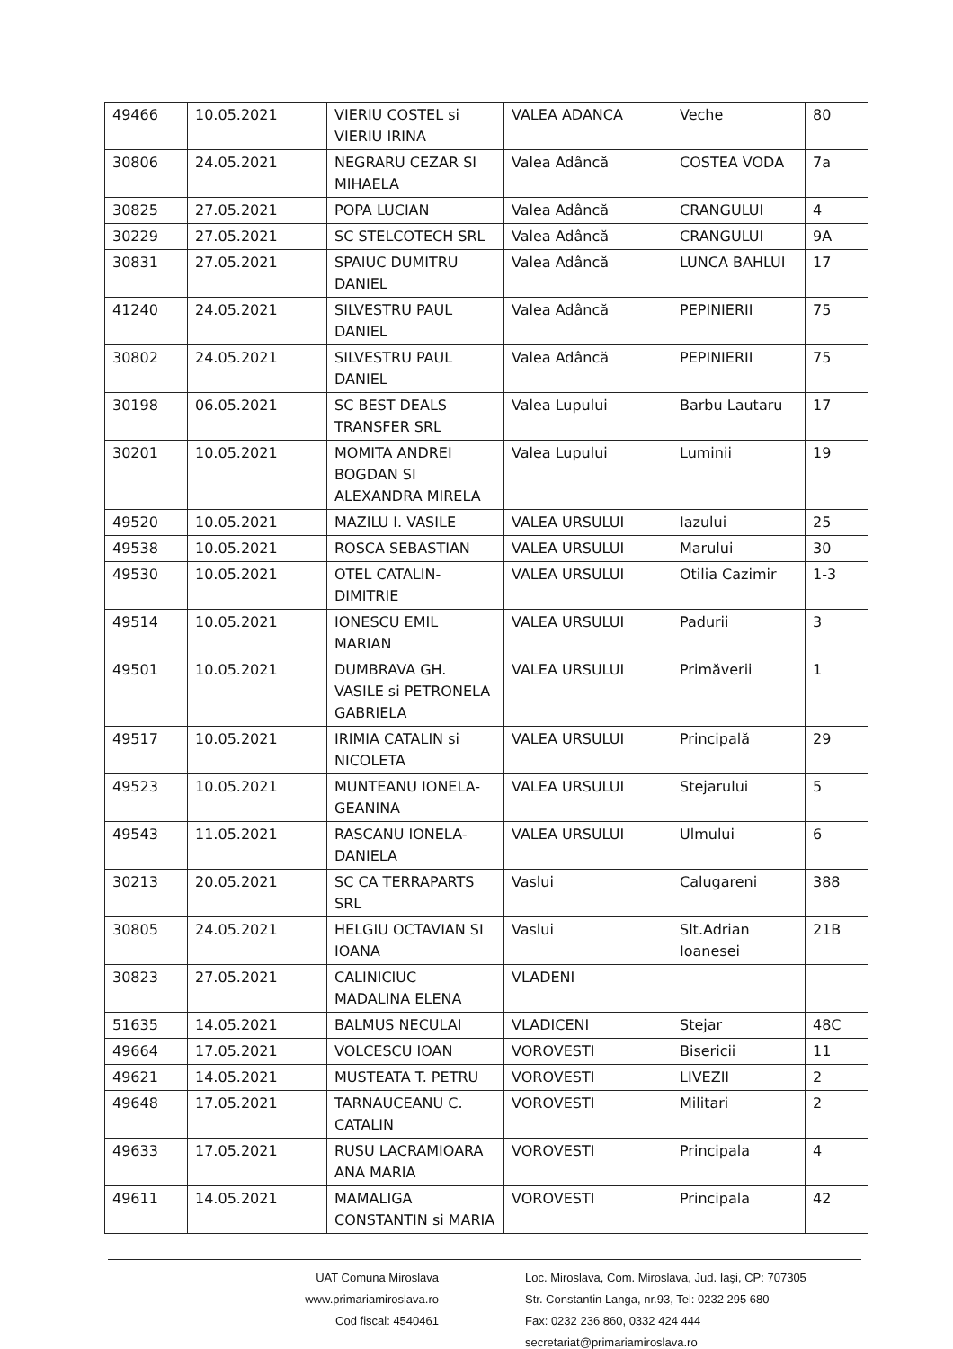| 49466 | 10.05.2021 | VIERIU COSTEL si VIERIU IRINA | VALEA ADANCA | Veche | 80 |
| 30806 | 24.05.2021 | NEGRARU CEZAR SI MIHAELA | Valea Adâncă | COSTEA VODA | 7a |
| 30825 | 27.05.2021 | POPA LUCIAN | Valea Adâncă | CRANGULUI | 4 |
| 30229 | 27.05.2021 | SC STELCOTECH SRL | Valea Adâncă | CRANGULUI | 9A |
| 30831 | 27.05.2021 | SPAIUC DUMITRU DANIEL | Valea Adâncă | LUNCA BAHLUI | 17 |
| 41240 | 24.05.2021 | SILVESTRU PAUL DANIEL | Valea Adâncă | PEPINIERII | 75 |
| 30802 | 24.05.2021 | SILVESTRU PAUL DANIEL | Valea Adâncă | PEPINIERII | 75 |
| 30198 | 06.05.2021 | SC BEST DEALS TRANSFER SRL | Valea Lupului | Barbu Lautaru | 17 |
| 30201 | 10.05.2021 | MOMITA ANDREI BOGDAN SI ALEXANDRA MIRELA | Valea Lupului | Luminii | 19 |
| 49520 | 10.05.2021 | MAZILU I. VASILE | VALEA URSULUI | Iazului | 25 |
| 49538 | 10.05.2021 | ROSCA SEBASTIAN | VALEA URSULUI | Marului | 30 |
| 49530 | 10.05.2021 | OTEL CATALIN-DIMITRIE | VALEA URSULUI | Otilia Cazimir | 1-3 |
| 49514 | 10.05.2021 | IONESCU EMIL MARIAN | VALEA URSULUI | Padurii | 3 |
| 49501 | 10.05.2021 | DUMBRAVA GH. VASILE si PETRONELA GABRIELA | VALEA URSULUI | Primăverii | 1 |
| 49517 | 10.05.2021 | IRIMIA CATALIN si NICOLETA | VALEA URSULUI | Principală | 29 |
| 49523 | 10.05.2021 | MUNTEANU IONELA-GEANINA | VALEA URSULUI | Stejarului | 5 |
| 49543 | 11.05.2021 | RASCANU IONELA-DANIELA | VALEA URSULUI | Ulmului | 6 |
| 30213 | 20.05.2021 | SC CA TERRAPARTS SRL | Vaslui | Calugareni | 388 |
| 30805 | 24.05.2021 | HELGIU OCTAVIAN SI IOANA | Vaslui | Slt.Adrian Ioanesei | 21B |
| 30823 | 27.05.2021 | CALINICIUC MADALINA ELENA | VLADENI | | |
| 51635 | 14.05.2021 | BALMUS NECULAI | VLADICENI | Stejar | 48C |
| 49664 | 17.05.2021 | VOLCESCU IOAN | VOROVESTI | Bisericii | 11 |
| 49621 | 14.05.2021 | MUSTEATA T. PETRU | VOROVESTI | LIVEZII | 2 |
| 49648 | 17.05.2021 | TARNAUCEANU C. CATALIN | VOROVESTI | Militari | 2 |
| 49633 | 17.05.2021 | RUSU LACRAMIOARA ANA MARIA | VOROVESTI | Principala | 4 |
| 49611 | 14.05.2021 | MAMALIGA CONSTANTIN si MARIA | VOROVESTI | Principala | 42 |
UAT Comuna Miroslava
www.primariamiroslava.ro
Cod fiscal: 4540461
Loc. Miroslava, Com. Miroslava, Jud. Iaşi, CP: 707305
Str. Constantin Langa, nr.93, Tel: 0232 295 680
Fax: 0232 236 860, 0332 424 444
secretariat@primariamiroslava.ro